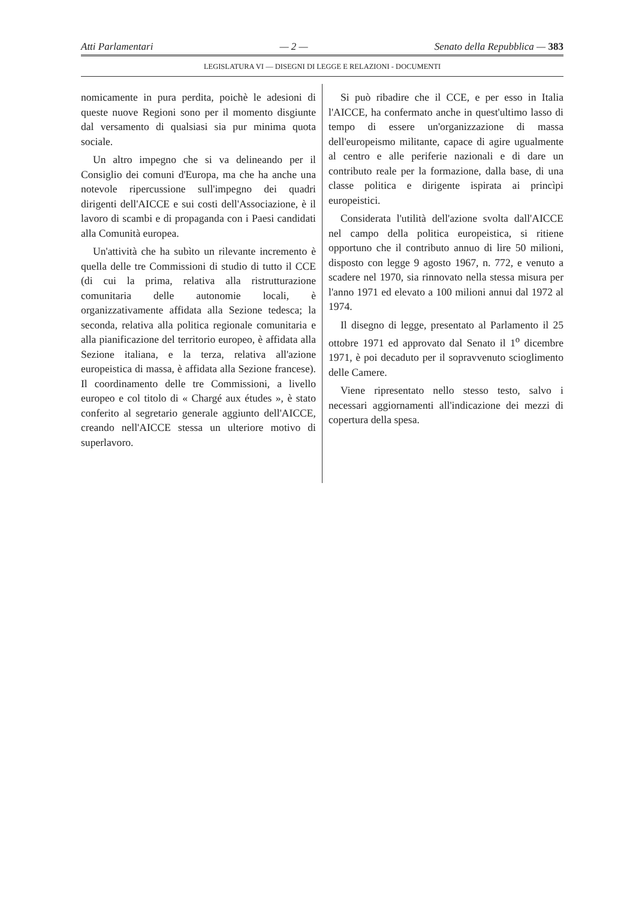Atti Parlamentari — 2 — Senato della Repubblica — 383
LEGISLATURA VI — DISEGNI DI LEGGE E RELAZIONI - DOCUMENTI
nomicamente in pura perdita, poichè le adesioni di queste nuove Regioni sono per il momento disgiunte dal versamento di qualsiasi sia pur minima quota sociale.
Un altro impegno che si va delineando per il Consiglio dei comuni d'Europa, ma che ha anche una notevole ripercussione sull'impegno dei quadri dirigenti dell'AICCE e sui costi dell'Associazione, è il lavoro di scambi e di propaganda con i Paesi candidati alla Comunità europea.
Un'attività che ha subìto un rilevante incremento è quella delle tre Commissioni di studio di tutto il CCE (di cui la prima, relativa alla ristrutturazione comunitaria delle autonomie locali, è organizzativamente affidata alla Sezione tedesca; la seconda, relativa alla politica regionale comunitaria e alla pianificazione del territorio europeo, è affidata alla Sezione italiana, e la terza, relativa all'azione europeistica di massa, è affidata alla Sezione francese). Il coordinamento delle tre Commissioni, a livello europeo e col titolo di « Chargé aux études », è stato conferito al segretario generale aggiunto dell'AICCE, creando nell'AICCE stessa un ulteriore motivo di superlavoro.
Si può ribadire che il CCE, e per esso in Italia l'AICCE, ha confermato anche in quest'ultimo lasso di tempo di essere un'organizzazione di massa dell'europeismo militante, capace di agire ugualmente al centro e alle periferie nazionali e di dare un contributo reale per la formazione, dalla base, di una classe politica e dirigente ispirata ai princìpi europeistici.
Considerata l'utilità dell'azione svolta dall'AICCE nel campo della politica europeistica, si ritiene opportuno che il contributo annuo di lire 50 milioni, disposto con legge 9 agosto 1967, n. 772, e venuto a scadere nel 1970, sia rinnovato nella stessa misura per l'anno 1971 ed elevato a 100 milioni annui dal 1972 al 1974.
Il disegno di legge, presentato al Parlamento il 25 ottobre 1971 ed approvato dal Senato il 1<sup>o</sup> dicembre 1971, è poi decaduto per il sopravvenuto scioglimento delle Camere.
Viene ripresentato nello stesso testo, salvo i necessari aggiornamenti all'indicazione dei mezzi di copertura della spesa.